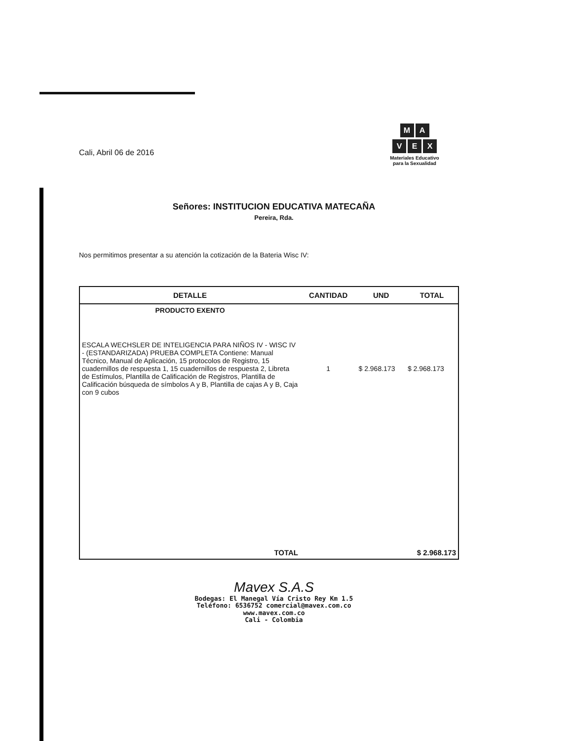M A
V E X
Materiales Educativo
para la Sexualidad
Cali, Abril 06 de 2016
Señores: INSTITUCION EDUCATIVA MATECAÑA
Pereira, Rda.
Nos permitimos presentar a su atención la cotización de la Bateria Wisc IV:
| DETALLE | CANTIDAD | UND | TOTAL |
| --- | --- | --- | --- |
| PRODUCTO EXENTO | | | |
| ESCALA WECHSLER DE INTELIGENCIA PARA NIÑOS IV - WISC IV - (ESTANDARIZADA) PRUEBA COMPLETA Contiene: Manual Técnico, Manual de Aplicación, 15 protocolos de Registro, 15 cuadernillos de respuesta 1, 15 cuadernillos de respuesta 2, Libreta de Estímulos, Plantilla de Calificación de Registros, Plantilla de Calificación búsqueda de símbolos A y B, Plantilla de cajas A y B, Caja con 9 cubos | 1 | $ 2.968.173 | $ 2.968.173 |
| TOTAL | | | $ 2.968.173 |
Mavex S.A.S
Bodegas: El Manegal Vía Cristo Rey Km 1.5
Teléfono: 6536752 comercial@mavex.com.co
www.mavex.com.co
Cali - Colombia